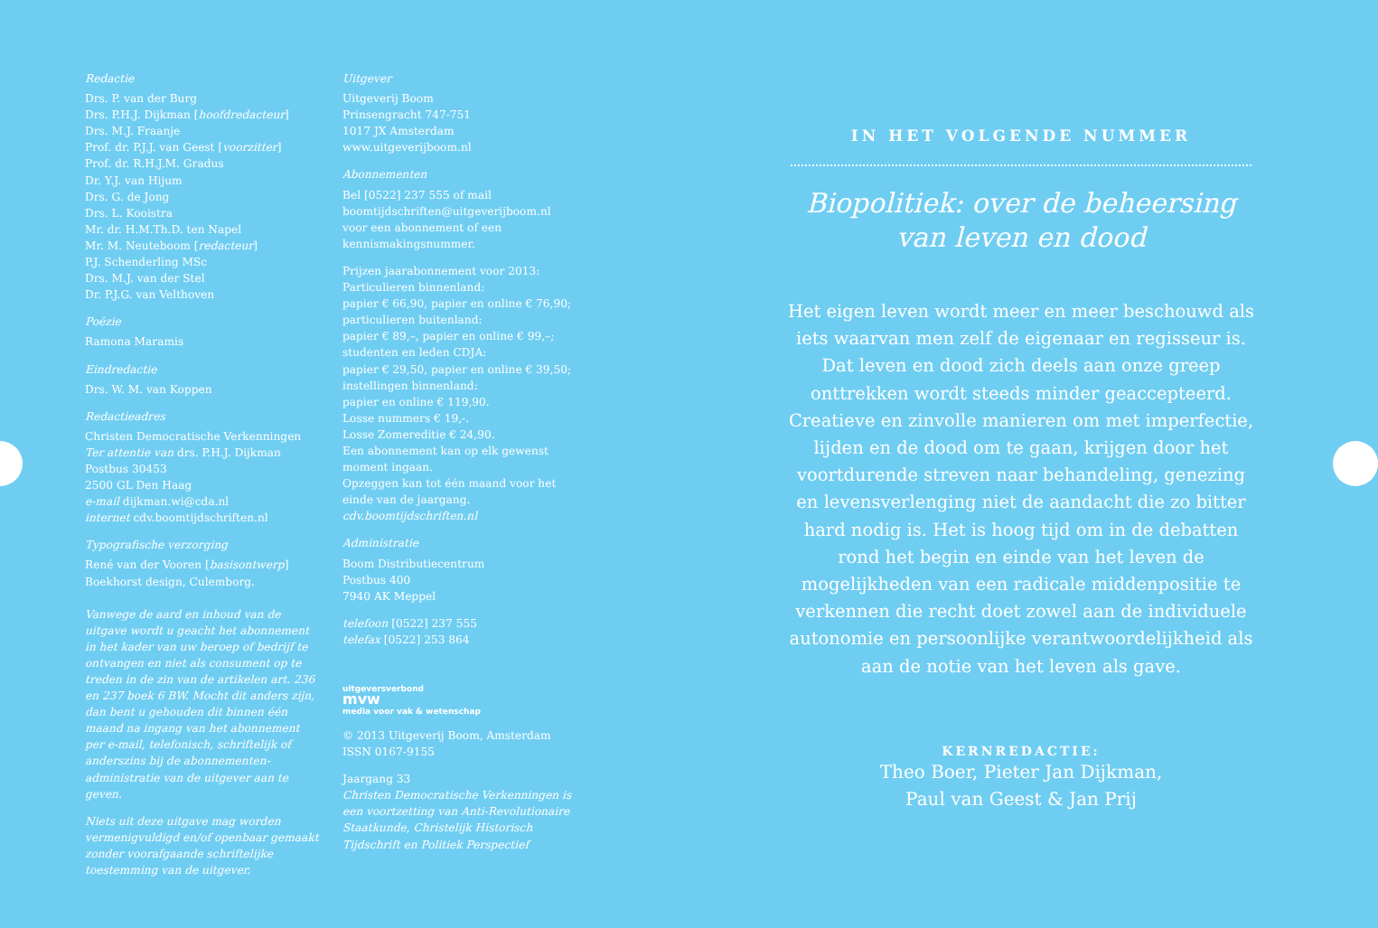Redactie
Drs. P. van der Burg
Drs. P.H.J. Dijkman [hoofdredacteur]
Drs. M.J. Fraanje
Prof. dr. P.J.J. van Geest [voorzitter]
Prof. dr. R.H.J.M. Gradus
Dr. Y.J. van Hijum
Drs. G. de Jong
Drs. L. Kooistra
Mr. dr. H.M.Th.D. ten Napel
Mr. M. Neuteboom [redacteur]
P.J. Schenderling MSc
Drs. M.J. van der Stel
Dr. P.J.G. van Velthoven
Poëzie
Ramona Maramis
Eindredactie
Drs. W. M. van Koppen
Redactieadres
Christen Democratische Verkenningen
Ter attentie van drs. P.H.J. Dijkman
Postbus 30453
2500 GL Den Haag
e-mail dijkman.wi@cda.nl
internet cdv.boomtijdschriften.nl
Typografische verzorging
René van der Vooren [basisontwerp]
Boekhorst design, Culemborg.
Vanwege de aard en inhoud van de uitgave wordt u geacht het abonnement in het kader van uw beroep of bedrijf te ontvangen en niet als consument op te treden in de zin van de artikelen art. 236 en 237 boek 6 BW. Mocht dit anders zijn, dan bent u gehouden dit binnen één maand na ingang van het abonnement per e-mail, telefonisch, schriftelijk of anderszins bij de abonnementen-administratie van de uitgever aan te geven.
Niets uit deze uitgave mag worden vermenigvuldigd en/of openbaar gemaakt zonder voorafgaande schriftelijke toestemming van de uitgever.
Uitgever
Uitgeverij Boom
Prinsengracht 747-751
1017 JX Amsterdam
www.uitgeverijboom.nl
Abonnementen
Bel [0522] 237 555 of mail boomtijdschriften@uitgeverijboom.nl voor een abonnement of een kennismakingsnummer.
Prijzen jaarabonnement voor 2013:
Particulieren binnenland:
papier € 66,90, papier en online € 76,90;
particulieren buitenland:
papier € 89,–, papier en online € 99,–;
studenten en leden CDJA:
papier € 29,50, papier en online € 39,50;
instellingen binnenland:
papier en online € 119,90.
Losse nummers € 19,-.
Losse Zomereditie € 24,90.
Een abonnement kan op elk gewenst moment ingaan.
Opzeggen kan tot één maand voor het einde van de jaargang.
cdv.boomtijdschriften.nl
Administratie
Boom Distributiecentrum
Postbus 400
7940 AK Meppel
telefoon [0522] 237 555
telefax [0522] 253 864
uitgeversverbond
mvw
media voor vak & wetenschap
© 2013 Uitgeverij Boom, Amsterdam
ISSN 0167-9155
Jaargang 33
Christen Democratische Verkenningen is een voortzetting van Anti-Revolutionaire Staatkunde, Christelijk Historisch Tijdschrift en Politiek Perspectief
IN HET VOLGENDE NUMMER
Biopolitiek: over de beheersing
van leven en dood
Het eigen leven wordt meer en meer beschouwd als iets waarvan men zelf de eigenaar en regisseur is. Dat leven en dood zich deels aan onze greep onttrekken wordt steeds minder geaccepteerd. Creatieve en zinvolle manieren om met imperfectie, lijden en de dood om te gaan, krijgen door het voortdurende streven naar behandeling, genezing en levensverlenging niet de aandacht die zo bitter hard nodig is. Het is hoog tijd om in de debatten rond het begin en einde van het leven de mogelijkheden van een radicale middenpositie te verkennen die recht doet zowel aan de individuele autonomie en persoonlijke verantwoordelijkheid als aan de notie van het leven als gave.
KERNREDACTIE:
Theo Boer, Pieter Jan Dijkman,
Paul van Geest & Jan Prij